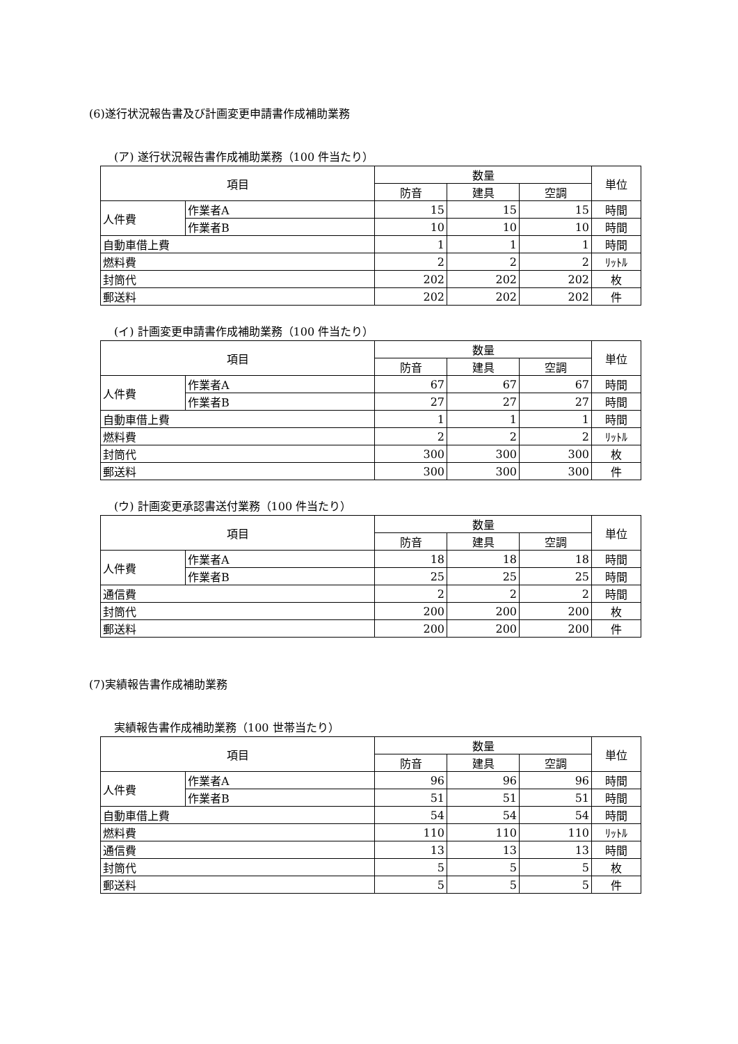(6)遂行状況報告書及び計画変更申請書作成補助業務
(ア) 遂行状況報告書作成補助業務（100 件当たり）
| 項目 | | 数量 | | | 単位 |
| --- | --- | --- | --- | --- | --- |
| | | 防音 | 建具 | 空調 | |
| 人件費 | 作業者A | 15 | 15 | 15 | 時間 |
| | 作業者B | 10 | 10 | 10 | 時間 |
| 自動車借上費 | | 1 | 1 | 1 | 時間 |
| 燃料費 | | 2 | 2 | 2 | ﾘｯﾄﾙ |
| 封筒代 | | 202 | 202 | 202 | 枚 |
| 郵送料 | | 202 | 202 | 202 | 件 |
(イ) 計画変更申請書作成補助業務（100 件当たり）
| 項目 | | 数量 | | | 単位 |
| --- | --- | --- | --- | --- | --- |
| | | 防音 | 建具 | 空調 | |
| 人件費 | 作業者A | 67 | 67 | 67 | 時間 |
| | 作業者B | 27 | 27 | 27 | 時間 |
| 自動車借上費 | | 1 | 1 | 1 | 時間 |
| 燃料費 | | 2 | 2 | 2 | ﾘｯﾄﾙ |
| 封筒代 | | 300 | 300 | 300 | 枚 |
| 郵送料 | | 300 | 300 | 300 | 件 |
(ウ) 計画変更承認書送付業務（100 件当たり）
| 項目 | | 数量 | | | 単位 |
| --- | --- | --- | --- | --- | --- |
| | | 防音 | 建具 | 空調 | |
| 人件費 | 作業者A | 18 | 18 | 18 | 時間 |
| | 作業者B | 25 | 25 | 25 | 時間 |
| 通信費 | | 2 | 2 | 2 | 時間 |
| 封筒代 | | 200 | 200 | 200 | 枚 |
| 郵送料 | | 200 | 200 | 200 | 件 |
(7)実績報告書作成補助業務
実績報告書作成補助業務（100 世帯当たり）
| 項目 | | 数量 | | | 単位 |
| --- | --- | --- | --- | --- | --- |
| | | 防音 | 建具 | 空調 | |
| 人件費 | 作業者A | 96 | 96 | 96 | 時間 |
| | 作業者B | 51 | 51 | 51 | 時間 |
| 自動車借上費 | | 54 | 54 | 54 | 時間 |
| 燃料費 | | 110 | 110 | 110 | ﾘｯﾄﾙ |
| 通信費 | | 13 | 13 | 13 | 時間 |
| 封筒代 | | 5 | 5 | 5 | 枚 |
| 郵送料 | | 5 | 5 | 5 | 件 |